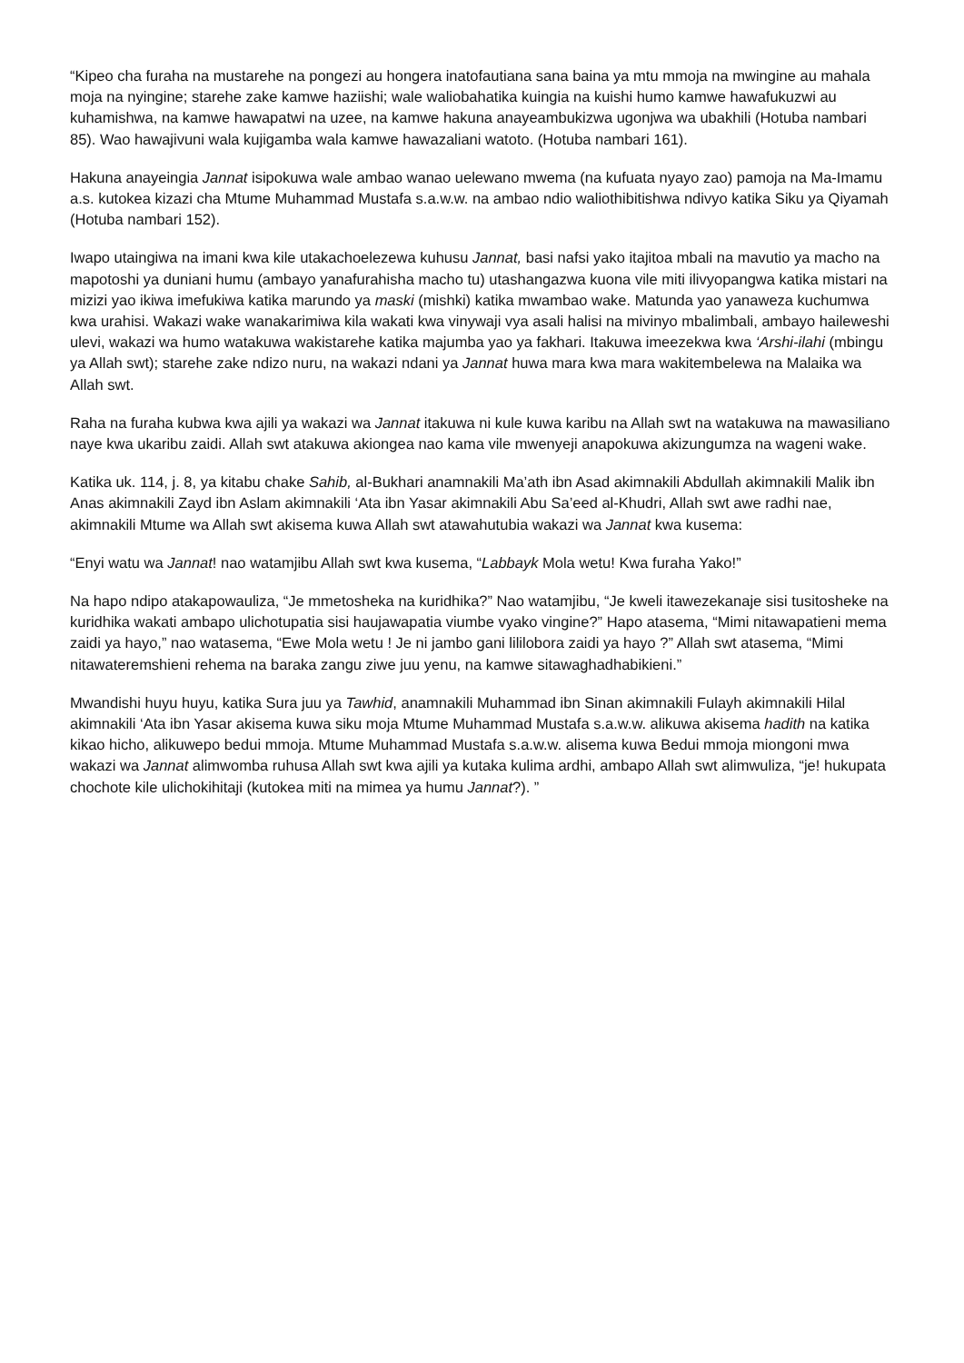“Kipeo cha furaha na mustarehe na pongezi au hongera inatofautiana sana baina ya mtu mmoja na mwingine au mahala moja na nyingine; starehe zake kamwe haziishi; wale waliobahatika kuingia na kuishi humo kamwe hawafukuzwi au kuhamishwa, na kamwe hawapatwi na uzee, na kamwe hakuna anayeambukizwa ugonjwa wa ubakhili (Hotuba nambari 85). Wao hawajivuni wala kujigamba wala kamwe hawazaliani watoto. (Hotuba nambari 161).
Hakuna anayeingia Jannat isipokuwa wale ambao wanao uelewano mwema (na kufuata nyayo zao) pamoja na Ma-Imamu a.s. kutokea kizazi cha Mtume Muhammad Mustafa s.a.w.w. na ambao ndio waliothibitishwa ndivyo katika Siku ya Qiyamah (Hotuba nambari 152).
Iwapo utaingiwa na imani kwa kile utakachoelezewa kuhusu Jannat, basi nafsi yako itajitoa mbali na mavutio ya macho na mapotoshi ya duniani humu (ambayo yanafurahisha macho tu) utashangazwa kuona vile miti ilivyopangwa katika mistari na mizizi yao ikiwa imefukiwa katika marundo ya maski (mishki) katika mwambao wake. Matunda yao yanaweza kuchumwa kwa urahisi. Wakazi wake wanakarimiwa kila wakati kwa vinywaji vya asali halisi na mivinyo mbalimbali, ambayo haileweshi ulevi, wakazi wa humo watakuwa wakistarehe katika majumba yao ya fakhari. Itakuwa imeezekwa kwa ‘Arshi-ilahi (mbingu ya Allah swt); starehe zake ndizo nuru, na wakazi ndani ya Jannat huwa mara kwa mara wakitembelewa na Malaika wa Allah swt.
Raha na furaha kubwa kwa ajili ya wakazi wa Jannat itakuwa ni kule kuwa karibu na Allah swt na watakuwa na mawasiliano naye kwa ukaribu zaidi. Allah swt atakuwa akiongea nao kama vile mwenyeji anapokuwa akizungumza na wageni wake.
Katika uk. 114, j. 8, ya kitabu chake Sahib, al-Bukhari anamnakili Ma’ath ibn Asad akimnakili Abdullah akimnakili Malik ibn Anas akimnakili Zayd ibn Aslam akimnakili ‘Ata ibn Yasar akimnakili Abu Sa’eed al-Khudri, Allah swt awe radhi nae, akimnakili Mtume wa Allah swt akisema kuwa Allah swt atawahutubia wakazi wa Jannat kwa kusema:
“Enyi watu wa Jannat! nao watamjibu Allah swt kwa kusema, “Labbayk Mola wetu! Kwa furaha Yako!”
Na hapo ndipo atakapowauliza, “Je mmetosheka na kuridhika?” Nao watamjibu, “Je kweli itawezekanaje sisi tusitosheke na kuridhika wakati ambapo ulichotupatia sisi haujawapatia viumbe vyako vingine?” Hapo atasema, “Mimi nitawapatieni mema zaidi ya hayo,” nao watasema, “Ewe Mola wetu ! Je ni jambo gani lililobora zaidi ya hayo ?” Allah swt atasema, “Mimi nitawateremshieni rehema na baraka zangu ziwe juu yenu, na kamwe sitawaghadhabikieni.”
Mwandishi huyu huyu, katika Sura juu ya Tawhid, anamnakili Muhammad ibn Sinan akimnakili Fulayh akimnakili Hilal akimnakili ‘Ata ibn Yasar akisema kuwa siku moja Mtume Muhammad Mustafa s.a.w.w. alikuwa akisema hadith na katika kikao hicho, alikuwepo bedui mmoja. Mtume Muhammad Mustafa s.a.w.w. alisema kuwa Bedui mmoja miongoni mwa wakazi wa Jannat alimwomba ruhusa Allah swt kwa ajili ya kutaka kulima ardhi, ambapo Allah swt alimwuliza, “je! hukupata chochote kile ulichokihitaji (kutokea miti na mimea ya humu Jannat?). ”